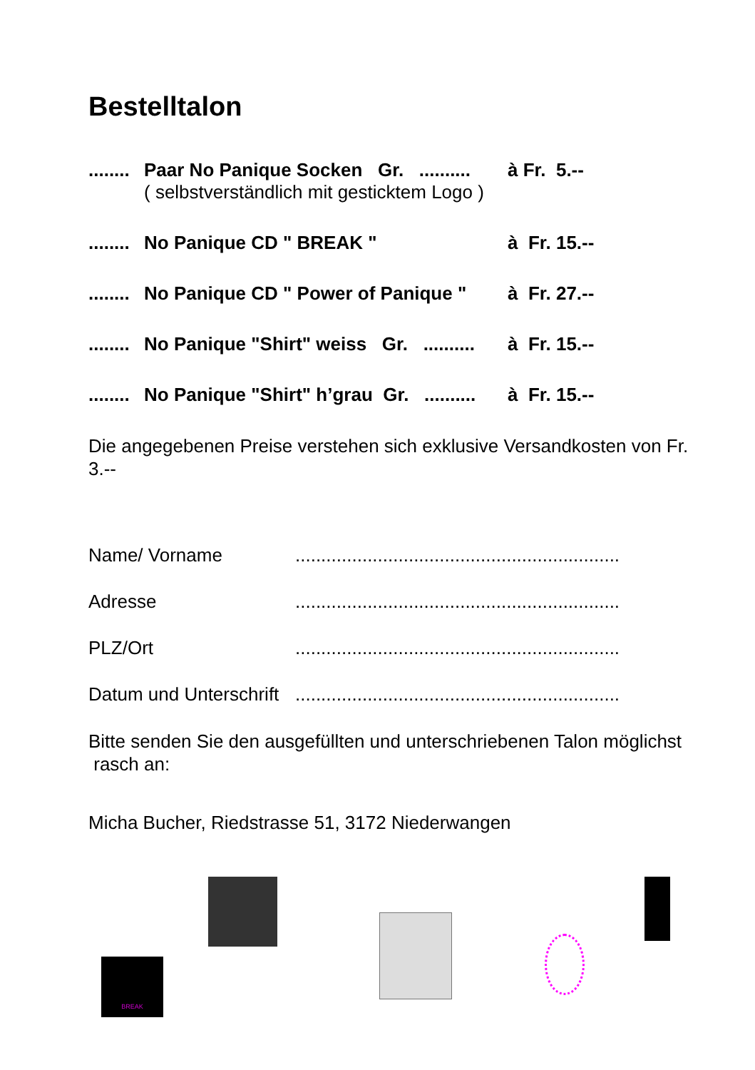Bestelltalon
........ Paar No Panique Socken Gr. ..........
( selbstverständlich mit gesticktem Logo ) à Fr. 5.--
........ No Panique CD " BREAK " à Fr. 15.--
........ No Panique CD " Power of Panique " à Fr. 27.--
........ No Panique "Shirt" weiss Gr. .......... à Fr. 15.--
........ No Panique "Shirt" h’grau Gr. .......... à Fr. 15.--
Die angegebenen Preise verstehen sich exklusive Versandkosten von Fr. 3.--
Name/ Vorname...............................................................
Adresse...............................................................
PLZ/Ort...............................................................
Datum und Unterschrift...............................................................
Bitte senden Sie den ausgefüllten und unterschriebenen Talon möglichst rasch an:
Micha Bucher, Riedstrasse 51, 3172 Niederwangen
BREAK